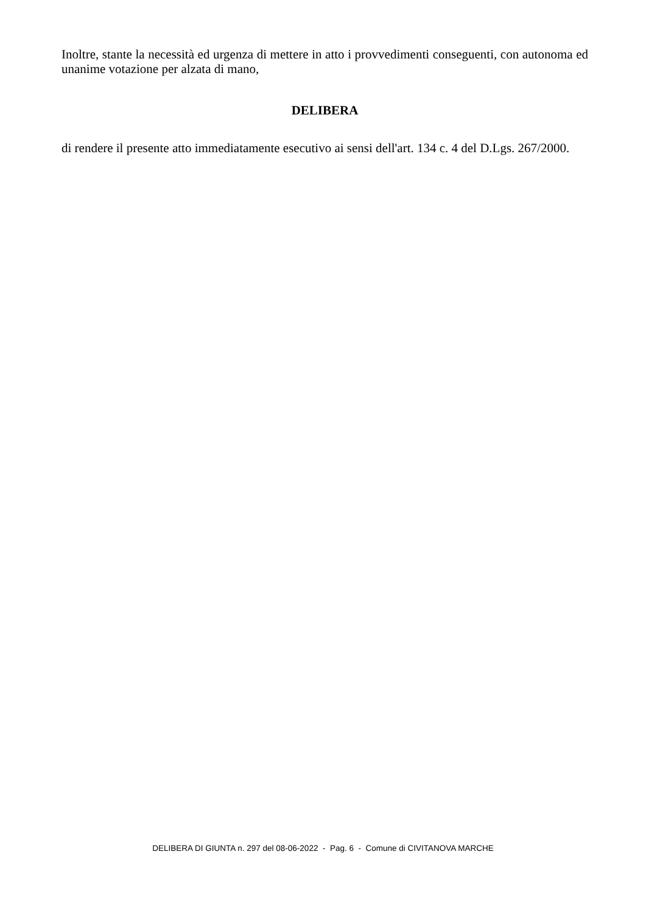Inoltre, stante la necessità ed urgenza di mettere in atto i provvedimenti conseguenti, con autonoma ed unanime votazione per alzata di mano,
DELIBERA
di rendere il presente atto immediatamente esecutivo ai sensi dell'art. 134 c. 4 del D.Lgs. 267/2000.
DELIBERA DI GIUNTA n. 297 del 08-06-2022 - Pag. 6 - Comune di CIVITANOVA MARCHE